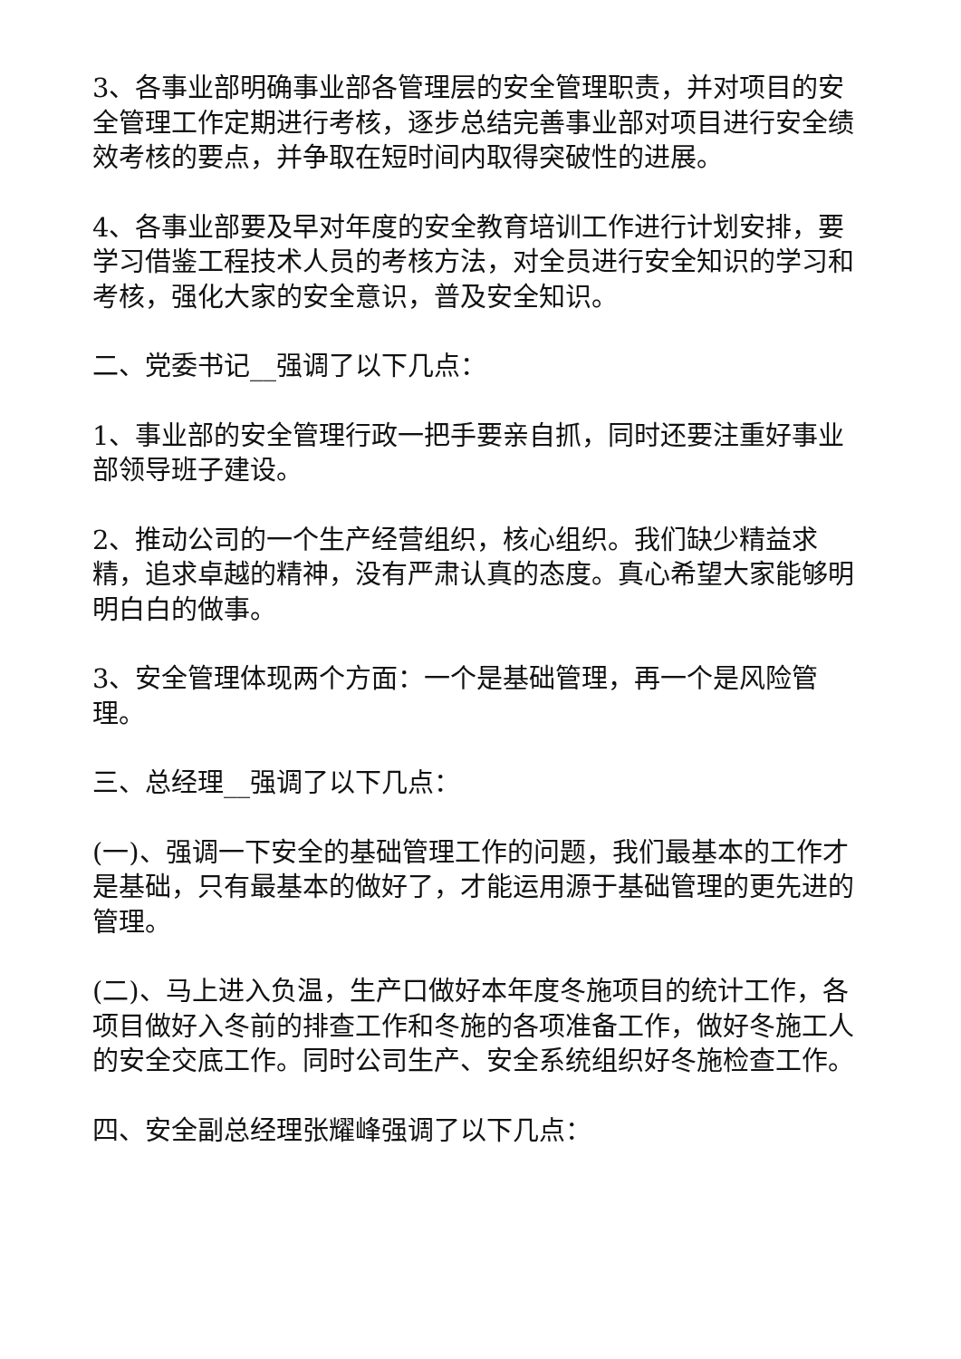3、各事业部明确事业部各管理层的安全管理职责，并对项目的安全管理工作定期进行考核，逐步总结完善事业部对项目进行安全绩效考核的要点，并争取在短时间内取得突破性的进展。
4、各事业部要及早对年度的安全教育培训工作进行计划安排，要学习借鉴工程技术人员的考核方法，对全员进行安全知识的学习和考核，强化大家的安全意识，普及安全知识。
二、党委书记__强调了以下几点：
1、事业部的安全管理行政一把手要亲自抓，同时还要注重好事业部领导班子建设。
2、推动公司的一个生产经营组织，核心组织。我们缺少精益求精，追求卓越的精神，没有严肃认真的态度。真心希望大家能够明明白白的做事。
3、安全管理体现两个方面：一个是基础管理，再一个是风险管理。
三、总经理__强调了以下几点：
(一)、强调一下安全的基础管理工作的问题，我们最基本的工作才是基础，只有最基本的做好了，才能运用源于基础管理的更先进的管理。
(二)、马上进入负温，生产口做好本年度冬施项目的统计工作，各项目做好入冬前的排查工作和冬施的各项准备工作，做好冬施工人的安全交底工作。同时公司生产、安全系统组织好冬施检查工作。
四、安全副总经理张耀峰强调了以下几点：